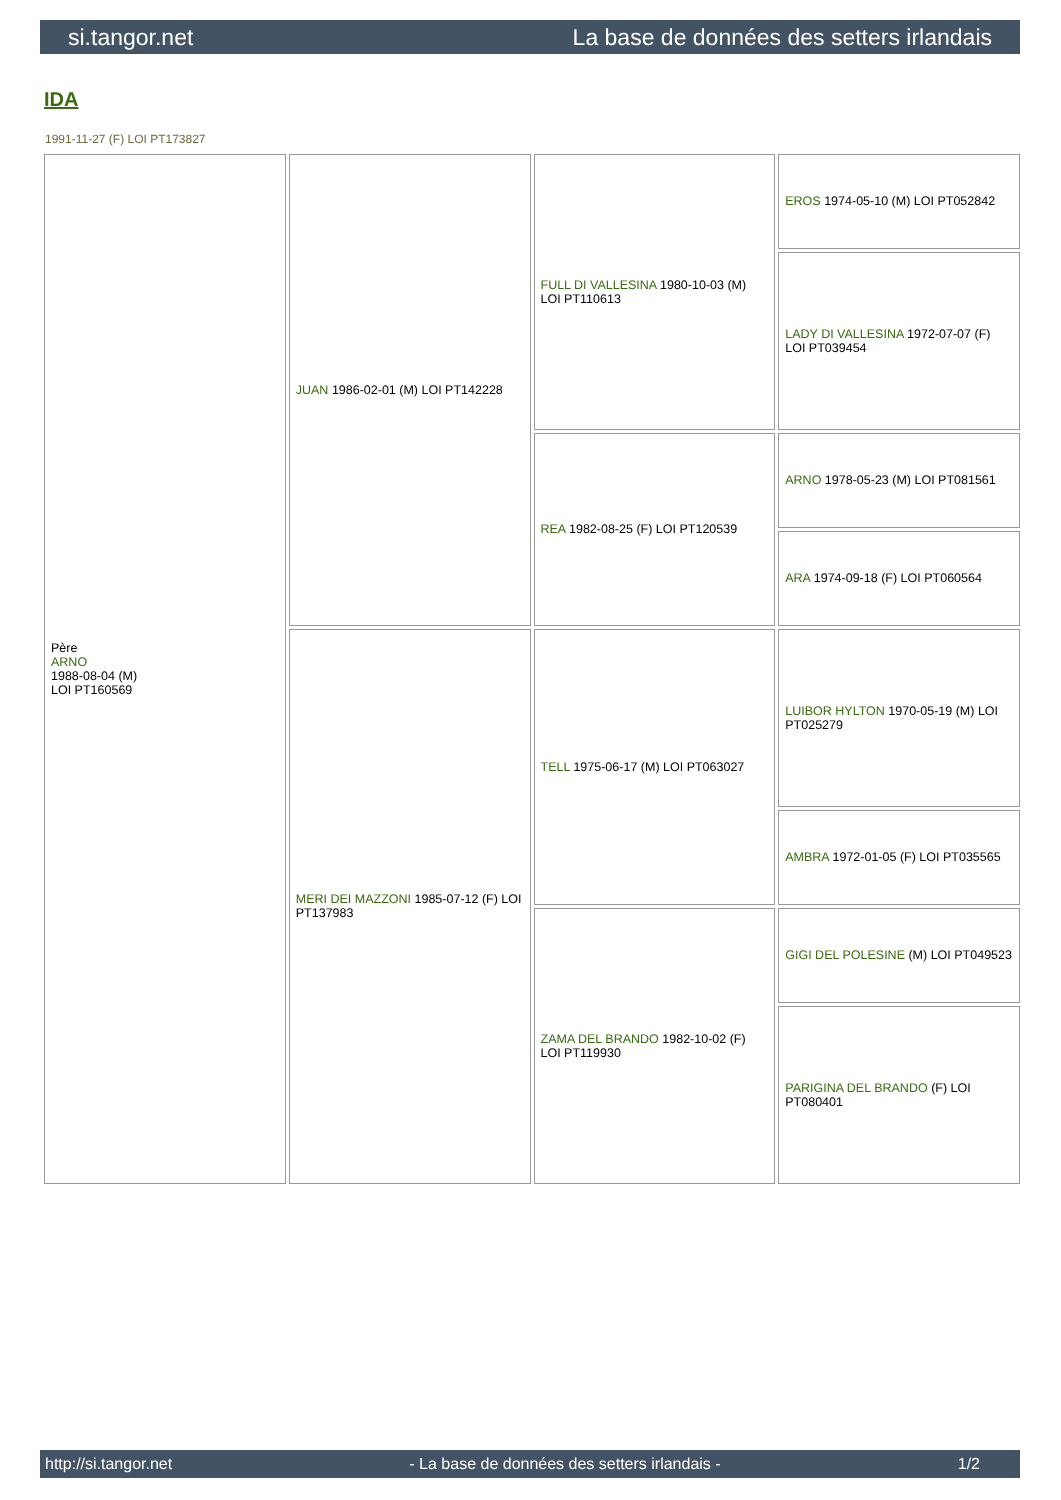si.tangor.net La base de données des setters irlandais
IDA
1991-11-27 (F) LOI PT173827
| Père ARNO 1988-08-04 (M) LOI PT160569 | JUAN 1986-02-01 (M) LOI PT142228 | FULL DI VALLESINA 1980-10-03 (M) LOI PT110613 | EROS 1974-05-10 (M) LOI PT052842 |
| | | | LADY DI VALLESINA 1972-07-07 (F) LOI PT039454 |
| | | REA 1982-08-25 (F) LOI PT120539 | ARNO 1978-05-23 (M) LOI PT081561 |
| | | | ARA 1974-09-18 (F) LOI PT060564 |
| | MERI DEI MAZZONI 1985-07-12 (F) LOI PT137983 | TELL 1975-06-17 (M) LOI PT063027 | LUIBOR HYLTON 1970-05-19 (M) LOI PT025279 |
| | | | AMBRA 1972-01-05 (F) LOI PT035565 |
| | | ZAMA DEL BRANDO 1982-10-02 (F) LOI PT119930 | GIGI DEL POLESINE (M) LOI PT049523 |
| | | | PARIGINA DEL BRANDO (F) LOI PT080401 |
http://si.tangor.net - La base de données des setters irlandais - 1/2